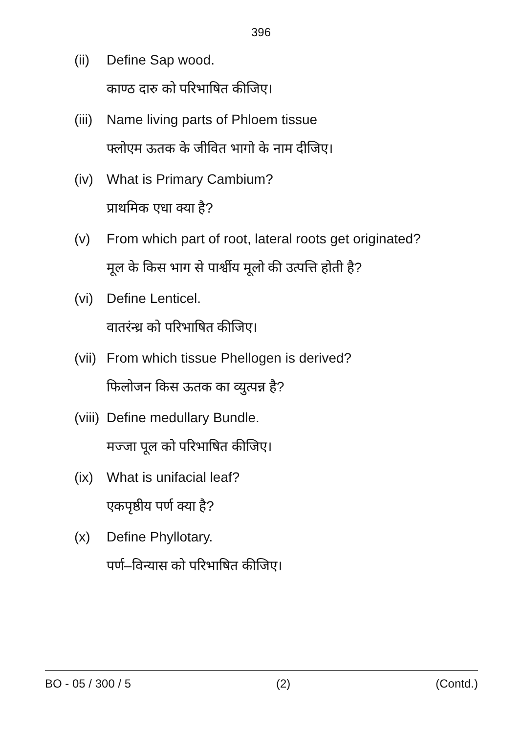396
(ii) Define Sap wood.
काण्ठ दारु को परिभाषित कीजिए।
(iii) Name living parts of Phloem tissue
फ्लोएम ऊतक के जीवित भागो के नाम दीजिए।
(iv) What is Primary Cambium?
प्राथमिक एधा क्या है?
(v) From which part of root, lateral roots get originated?
मूल के किस भाग से पार्श्वीय मूलो की उत्पत्ति होती है?
(vi) Define Lenticel.
वातरंन्ध्र को परिभाषित कीजिए।
(vii) From which tissue Phellogen is derived?
फिलोजन किस ऊतक का व्युत्पन्न है?
(viii) Define medullary Bundle.
मज्जा पूल को परिभाषित कीजिए।
(ix) What is unifacial leaf?
एकपृष्ठीय पर्ण क्या है?
(x) Define Phyllotary.
पर्ण–विन्यास को परिभाषित कीजिए।
BO - 05 / 300 / 5 (2) (Contd.)